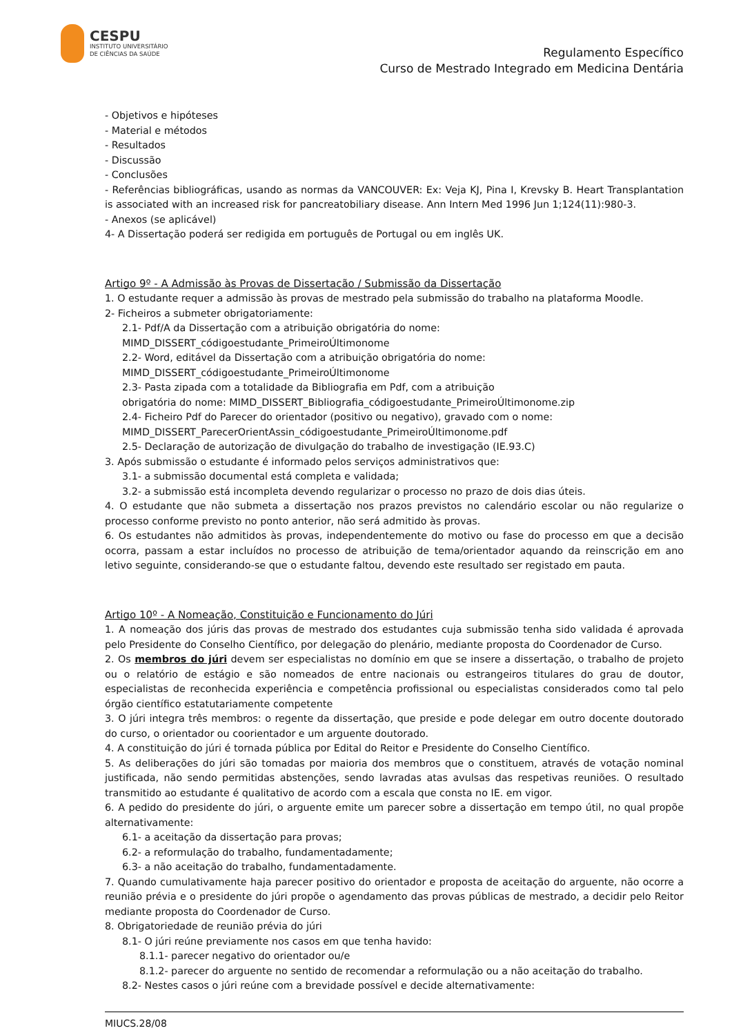CESPU
INSTITUTO UNIVERSITÁRIO
DE CIÊNCIAS DA SAÚDE
Regulamento Específico
Curso de Mestrado Integrado em Medicina Dentária
- Objetivos e hipóteses
- Material e métodos
- Resultados
- Discussão
- Conclusões
- Referências bibliográficas, usando as normas da VANCOUVER: Ex: Veja KJ, Pina I, Krevsky B. Heart Transplantation is associated with an increased risk for pancreatobiliary disease. Ann Intern Med 1996 Jun 1;124(11):980-3.
- Anexos (se aplicável)
4- A Dissertação poderá ser redigida em português de Portugal ou em inglês UK.
Artigo 9º - A Admissão às Provas de Dissertação / Submissão da Dissertação
1. O estudante requer a admissão às provas de mestrado pela submissão do trabalho na plataforma Moodle.
2- Ficheiros a submeter obrigatoriamente:
2.1- Pdf/A da Dissertação com a atribuição obrigatória do nome:
MIMD_DISSERT_códigoestudante_PrimeiroÚltimonome
2.2- Word, editável da Dissertação com a atribuição obrigatória do nome:
MIMD_DISSERT_códigoestudante_PrimeiroÚltimonome
2.3- Pasta zipada com a totalidade da Bibliografia em Pdf, com a atribuição
obrigatória do nome: MIMD_DISSERT_Bibliografia_códigoestudante_PrimeiroÚltimonome.zip
2.4- Ficheiro Pdf do Parecer do orientador (positivo ou negativo), gravado com o nome:
MIMD_DISSERT_ParecerOrientAssin_códigoestudante_PrimeiroÚltimonome.pdf
2.5- Declaração de autorização de divulgação do trabalho de investigação (IE.93.C)
3. Após submissão o estudante é informado pelos serviços administrativos que:
3.1- a submissão documental está completa e validada;
3.2- a submissão está incompleta devendo regularizar o processo no prazo de dois dias úteis.
4. O estudante que não submeta a dissertação nos prazos previstos no calendário escolar ou não regularize o processo conforme previsto no ponto anterior, não será admitido às provas.
6. Os estudantes não admitidos às provas, independentemente do motivo ou fase do processo em que a decisão ocorra, passam a estar incluídos no processo de atribuição de tema/orientador aquando da reinscrição em ano letivo seguinte, considerando-se que o estudante faltou, devendo este resultado ser registado em pauta.
Artigo 10º - A Nomeação, Constituição e Funcionamento do Júri
1. A nomeação dos júris das provas de mestrado dos estudantes cuja submissão tenha sido validada é aprovada pelo Presidente do Conselho Científico, por delegação do plenário, mediante proposta do Coordenador de Curso.
2. Os membros do júri devem ser especialistas no domínio em que se insere a dissertação, o trabalho de projeto ou o relatório de estágio e são nomeados de entre nacionais ou estrangeiros titulares do grau de doutor, especialistas de reconhecida experiência e competência profissional ou especialistas considerados como tal pelo órgão científico estatutariamente competente
3. O júri integra três membros: o regente da dissertação, que preside e pode delegar em outro docente doutorado do curso, o orientador ou coorientador e um arguente doutorado.
4. A constituição do júri é tornada pública por Edital do Reitor e Presidente do Conselho Científico.
5. As deliberações do júri são tomadas por maioria dos membros que o constituem, através de votação nominal justificada, não sendo permitidas abstenções, sendo lavradas atas avulsas das respetivas reuniões. O resultado transmitido ao estudante é qualitativo de acordo com a escala que consta no IE. em vigor.
6. A pedido do presidente do júri, o arguente emite um parecer sobre a dissertação em tempo útil, no qual propõe alternativamente:
6.1- a aceitação da dissertação para provas;
6.2- a reformulação do trabalho, fundamentadamente;
6.3- a não aceitação do trabalho, fundamentadamente.
7. Quando cumulativamente haja parecer positivo do orientador e proposta de aceitação do arguente, não ocorre a reunião prévia e o presidente do júri propõe o agendamento das provas públicas de mestrado, a decidir pelo Reitor mediante proposta do Coordenador de Curso.
8. Obrigatoriedade de reunião prévia do júri
8.1- O júri reúne previamente nos casos em que tenha havido:
8.1.1- parecer negativo do orientador ou/e
8.1.2- parecer do arguente no sentido de recomendar a reformulação ou a não aceitação do trabalho.
8.2- Nestes casos o júri reúne com a brevidade possível e decide alternativamente:
MIUCS.28/08